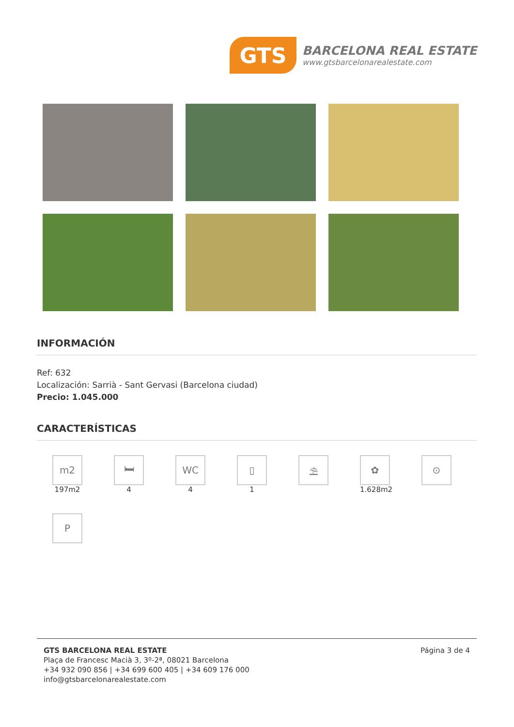GTS
BARCELONA REAL ESTATE
www.gtsbarcelonarealestate.com
INFORMACIÓN
Ref: 632
Localización: Sarrià - Sant Gervasi (Barcelona ciudad)
Precio: 1.045.000
CARACTERÍSTICAS
m2
197m2
🛏
4
WC
4
▯
1
⛱
✿
1.628m2
⊙
P
GTS BARCELONA REAL ESTATE
Plaça de Francesc Macià 3, 3º-2ª, 08021 Barcelona
+34 932 090 856 | +34 699 600 405 | +34 609 176 000
info@gtsbarcelonarealestate.com
Página 3 de 4